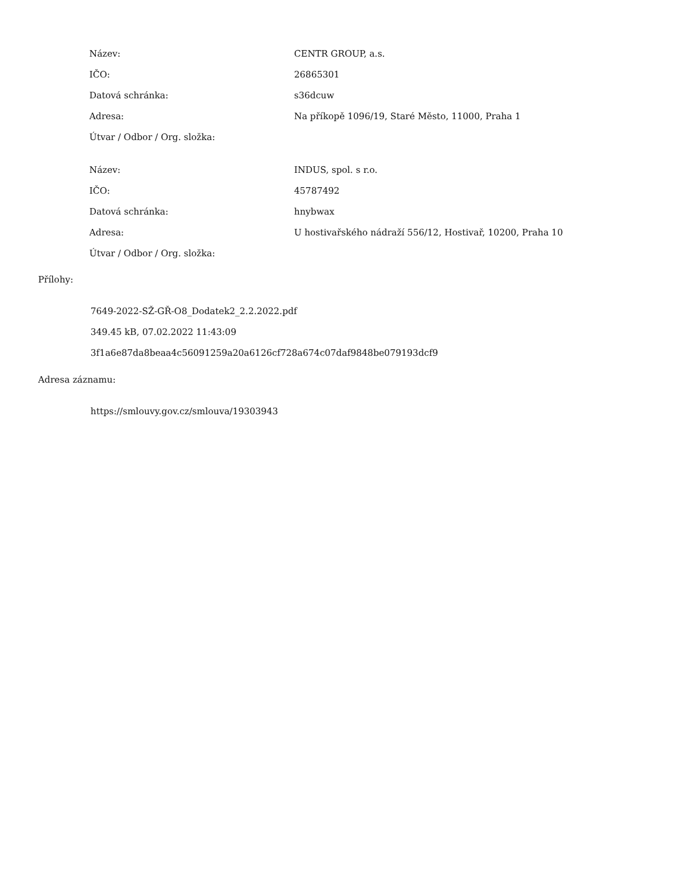| Název: | CENTR GROUP, a.s. |
| IČO: | 26865301 |
| Datová schránka: | s36dcuw |
| Adresa: | Na příkopě 1096/19, Staré Město, 11000, Praha 1 |
| Útvar / Odbor / Org. složka: | |
| Název: | INDUS, spol. s r.o. |
| IČO: | 45787492 |
| Datová schránka: | hnybwax |
| Adresa: | U hostivařského nádraží 556/12, Hostivař, 10200, Praha 10 |
| Útvar / Odbor / Org. složka: | |
Přílohy:
7649-2022-SŽ-GŘ-O8_Dodatek2_2.2.2022.pdf
349.45 kB, 07.02.2022 11:43:09
3f1a6e87da8beaa4c56091259a20a6126cf728a674c07daf9848be079193dcf9
Adresa záznamu:
https://smlouvy.gov.cz/smlouva/19303943